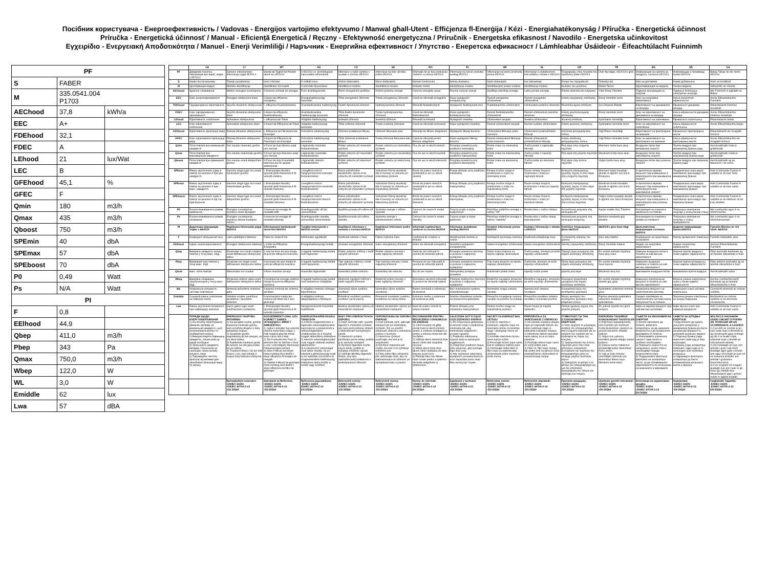Посібник користувача - Енергоефективність / Vadovas - Energijos vartojimo efektyvumo / Manwal għall-Utent - Effiċjenza fl-Enerġija / Kézi - Energiahatékonyság / Příručka - Energetická účinnost
Príručka - Energetická účinnosť / Manual - Eficiență Energetică / Ręczny - Efektywność energetyczna / Priručnik - Energetska efikasnost / Navodilo - Energetska učinkovitost
Εγχειρίδιο - Ενεργειακή Αποδοτικότητα / Manuel - Enerji Verimliliği / Наръчник - Енергийна ефективност / Упутство - Енеретска ефикасност / Lámhleabhar Úsáideoir - Éifeachtúlacht Fuinnimh
| PF | | |
| --- | --- | --- |
| S | FABER | |
| M | 335.0541.004 P1703 | |
| AEChood | 37,8 | kWh/a |
| EEC | A+ | |
| FDEhood | 32,1 | |
| FDEC | A | |
| LEhood | 21 | lux/Wat |
| LEC | B | |
| GFEhood | 45,1 | % |
| GFEC | F | |
| Qmin | 180 | m3/h |
| Qmax | 435 | m3/h |
| Qboost | 750 | m3/h |
| SPEmin | 40 | dbA |
| SPEmax | 57 | dbA |
| SPEboost | 70 | dbA |
| P0 | 0,49 | Watt |
| Ps | N/A | Watt |
| PI | | |
| F | 0,8 | |
| EElhood | 44,9 | |
| Qbep | 411,0 | m3/h |
| Pbep | 343 | Pa |
| Qmax | 750,0 | m3/h |
| Wbep | 122,0 | W |
| WL | 3,0 | W |
| Emiddle | 62 | lux |
| Lwa | 57 | dBA |
| | UA | LT | MT | HU | CZ | SK | RO | PL | HR | SL | GR | TR | BG | SR | GA |
| --- | --- | --- | --- | --- | --- | --- | --- | --- | --- | --- | --- | --- | --- | --- | --- |
| PF | Довідкова технічна інформація про виріб, згідно з 65/2014 | Gaminio mikrokortelės informacija pagal 65/2014 | Skeda tat-Tagħrif tal-Prodott skont nru 65/2014 | A 65/2014 sz. termékkappal kapcsolatos információk | Informace o kartě výrobku v souladu s normou 65/2014 | Informácie na liste výrobku podľa 65/2014 | Informații de pe fișa produsului conform cu norma 65/2014 | Informacje na karcie produktu według 65/2014 | Informacije na kartici proizvoda prema 65/2014 | Informacije o podatkovnem listu izdelka v skladu s 65/2014 | Πληροφορίες στην πλακέτα του προϊόντος βάσει 65/2014 | Ürün fişi bilgisi, 65/2014'e göre | Информация за картата на продукта, съгласно 65/2014 | Информације о производу, према 65/2014 | Bileog Táirge de réir Uimh. 65/2014 |
| S | Назва постачальника | Tiekėjo pavadinimas | Isem il-fornitur | A szállító neve | Jméno dodavatele | Meno dodávateľa | Numele furnizorului | Nazwa dostawcy | Naziv dobavljača | Ime dobavitelja | Όνομα του προμηθευτή | Tedarikçi adı | Име на доставчик | Назив добављача | Ainm an tsoláthraí |
| M | Ідентифікація моделі | Modelio identifikacija | Identifikatur tal-mudell | A készülék típusszáma | Identifikace modelu | Identifikácia modelu | Indicativ model | Identyfikacja modelu | Identifikacijski podaci modela | Identifikacija modela | Κωδικός του μοντέλου | Model Tanımı | Идентификация на модела | Ознака модела | Aitheantóir an mhúnla |
| AEChood | Щорічне споживання | Metinis energijos suvartojimas | Il-konsum annwali tal-enerġija | Éves áramfogyasztás | Roční energetická spotřeba | Ročná spotreba energie | Consum energetic anual | Roczne zużycie energii | Godišnja potrošnja energije | Letna poraba energije | Ετήσια κατανάλωση ενέργειας | Yıllık Enerji Tüketimi | Годишна консумация на енергия | Годишња потрошња електричне енергије | Ídiú Fuinnimh in aghaidh na Bliana |
| EEC | Клас енергоефективності | Energijos efektyvumo klasė | Il-klassi tal-effiċjenza enerġetika | Energiahatékonysági besorolás | Třída energetické účinnosti | Trieda energetickej účinnosti | Clasă de eficiență energetică | Klasa wydajności energetycznej | Razred energetske učinkovitosti | Razred energetske učinkovitosti | Κλάση ενεργειακής απόδοσης | Enerji Verimlilik Sınıfı | Клас на енергийна ефективност | Класа енергетске ефикасности | Aicme Éifeachtúlachta Fuinnimh |
| FDEhood | Гідродинамічна ефективність | Skysčio dinaminis efektyvumas | L-effiċjenza fluwidodinamika | Áramlásdinamikai hatékonyság | Fluidní dynamická účinnost | Hydrodynamická účinnosť | Eficiență fluidodinamică | Wydajność fluidodynamiczna | Fluidodinamička učinkovitost | Učinkovitost pretočne dinamike | Ρευστοδυναμική απόδοση | Sıvı Dinamik Etkinlik | Ефективност на динамиката на флуида | Ефикасност динамике флуида | Éifeachtúlacht Dinimice Sreabhán |
| FDEC | Клас гідродинамічної ефективності | Skysčio dinaminio efektyvumo klasė | Il-klassi tal-effiċjenza fluwidodinamika | Áramlásdinamikai hatékonysági besorolás | Třída fluidní dynamické účinnosti | Trieda hydrodynamickej účinnosti | Clasă de eficiență fluidodinamică | Klasa wydajności fluidodynamicznej | Razred fluidodinamičke učinkovitosti | Razred učinkovitosti pretočne dinamike | Κλάση ρευστοδυναμικής απόδοσης | Enerji Verimlilik Sınıfı | Клас на ефективност на динамиката на флуида | Класа ефикасности динамике флуида | Aicme Éifeachtúlachta Dinimice Sreabhán |
| LEhood | Ефективність освітлення | Apšvietimo efektyvumas | L-effiċjenza tat-Tidwil | Világítási hatékonyság | Světelná účinnost | Svetelná účinnosť | Eficiență luminoasă | Wydajność świetlna | Učinkovitost rasvjete | Svetilna učinkovitost | Φωτεινή απόδοση | Aydınlatma Verimliliği | Ефективност на осветяване | Ефикасност осветљења | Éifeachtúlacht Solais |
| LEC | Клас ефективності освітлення | Apšvietimo efektyvumo klasė | Il-Klassi tal-Effiċjenza tat-Tidwil | Világítási hatékonysági besorolás | Třída světelné účinnosti | Trieda svetelnej účinnosti | Clasă de eficiență luminoasă | Klasa wydajności świetlnej | Razred učinkovitosti rasvjete | Razred svetilne učinkovitosti | Κλάση φωτεινής απόδοσης | Aydınlatma Verimlilik Sınıfı | Клас на ефективност на осветяване | Класа ефикасности осветљења | Aicme Éifeachtúlachta Solais |
| GFEhood | Ефективність фільтрації жиру | Riebalų filtravimo efektyvumas | L-Effiċjenza tal-Filtrazzjoni tal-Grassijiet | Zsírszűrési hatékonyság | Účinnost protitukové filtrace | Účinnosť filtrovania tuku | Eficiența de filtrare antigrăsimi | Wydajność filtracji tłuszczu | Učinkovitost filtriranja protiv masnoće | Učinkovitost protimaščobne filtracije | Απόδοση φιλτραρίσματος λίπους | Yağ Filtresi Verimliliği | Ефективност на филтриране на мазнини | Ефикасност филтрирања масти | Éifeachtúlacht um Scagadh Gréisce |
| GFEC | Клас ефективності фільтрації жиру | Riebalų filtravimo efektyvumo klasė | Il-Klassi tal-Effiċjenza tal-Filtrazzjoni tal-Grassijiet | Zsírszűrési hatékonysági besorolás | Třída účinnosti protitukové filtrace | Trieda účinnosti filtrovania tuku | Clasă de eficiență pentru filtrarea antigrăsimi | Klasa wydajności filtracji tłuszczu | Razred učinkovitosti filtriranja protiv masnoće | Razred učinkovitosti protimaščobne filtracije | Κλάση απόδοσης φιλτραρίσματος λίπους | Yağ Filtresi Verimlilik Sınıfı | Клас на ефективност на филтриране на мазнини | Класа ефикасности филтрирања масти | Aicme Éifeachtúlachta um Scagadh Gréisce |
| Qmin | Потік повітря при мінімальній швидкості | Oro srautas minimaliu greičiu | Il-Fluss tal-Arja Minimu waqt użu normali | Légáramlás minimális fordulatszámon | Průtok vzduchu při minimální rychlosti | Prietok vzduchu pri minimálnej rýchlosti | Flux de aer la viteză minimă | Przepływ powietrza przy prędkości minimalnej | Protok zraka na minimalnoj brzini | Zračni pretok z najmanjšo hitrostjo | Ροή αέρα στην ελάχιστη ταχύτητα | Minimum hızda hava akışı | Въздушен поток при минимална скорост | Проток ваздуха при минималној брзини рада | Aershreabhadh Íosta le gnáthúsáid |
| Qmax | Потік повітря при максимальній швидкості | Oro srautas maksimaliu greičiu | Il-Fluss tal-Arja Massimu waqt użu normali | Légáramlás maximális fordulatszámon | Průtok vzduchu při maximální rychlosti | Prietok vzduchu pri maximálnej rýchlosti | Flux de aer la viteză maximă | Przepływ powietrza przy prędkości maksymalnej | Protok zraka na maksimalnoj brzini | Zračni pretok z največjo hitrostjo | Ροή αέρα στη μέγιστη ταχύτητα | Maximum hızda hava akışı | Въздушен поток при максимална скорост | Проток ваздуха при максималној брзини рада | Aershreabhadh Uasta le gnáthúsáid |
| Qboost | Потік повітря при підвищеній швидкості | Oro srautas esant didėjančiam greičiui | Il-Fluss tal-Arja fil-modalità intensiva jew ta' qawwa addizzjonali | Légáramlás intenzív fordulatszámon | Průtok vzduchu při intenzivní rychlosti | Prietok vzduchu pri intenzívnej rýchlosti | Flux de aer la viteză intensivă | Przepływ powietrza przy prędkości intensywnej | Protok zraka na intenzivnoj brzini | Zračni pretok pri intenzivni hitrosti | Ροή αέρα στην έντονη ταχύτητα | Yoğun hızda hava akışı | Въздушен поток при усилена скорост | Проток ваздуха при појачаној брзини рада | Aershreabhadh ag an diansocrú / an socrú |
| SPEmin | Рівень акустичного шуму в повітрі за шкалою A при мін. швидкості. | Garsinio slėgio lygis ore esant minimaliam greičiui | L-Emissjonijiet Akustiċi, ippeżati għall-frekwenza A fil-veloċità minima | Levegőben mért A hangnyomásszint minimális fordulatszámon | Emise průměrného akustického výkonu A do vzduchu při minimální rychlosti | Vzduchom šírený akustický tlak A meraný vo vzduchu pri minimálnej rýchlosti | Emisii de putere sonoră A ponderată la aer cu viteză minimă | Emisja dźwięku przy prędkości minimalnej | Emisija zvučne snage A-ponderirane u zraku na minimalnoj brzini | Raven emisije hrupa A, izračunana v zraku pri najmanjši hitrosti | Εκπομπή σταθμισμένης ηχητικής ισχύος A στον αέρα στην ελάχιστη ταχύτητα | Minimum hızda havadaki akustik A-ağırlıklı ses Gücü Emisyonu | А-претеглена звукова мощност при изхвърляне в атмосферата при минимална скорост | Пондерисана снага звука емитованог кроз ваздух при минималној брзини | Astú Cumhachta Fuaime A-ualaithe ar an luas íosta |
| SPEmax | Рівень акустичного шуму в повітрі за шкалою A при макс. швидкості. | Garsinio slėgio lygis ore esant maksimaliam greičiui | L-Emissjonijiet Akustiċi, ippeżati għall-frekwenza A fil-veloċità massima | Levegőben mért A hangnyomásszint maximális fordulatszámon | Emise průměrného akustického výkonu A do vzduchu při maximální rychlosti | Vzduchom šírený akustický tlak A meraný vo vzduchu pri maximálnej rýchlosti | Emisii de putere sonoră A ponderată la aer cu viteză maximă | Emisja dźwięku przy prędkości maksymalnej | Emisija zvučne snage A-ponderirane u zraku na maksimalnoj brzini | Raven emisije hrupa A, izračunana v zraku pri največji hitrosti | Εκπομπή σταθμισμένης ηχητικής ισχύος A στον αέρα στη μέγιστη ταχύτητα | Maximum hızda havadaki akustik A-ağırlıklı ses Gücü Emisyonu | А-претеглена звукова мощност при изхвърляне в атмосферата при максимална скорост | Пондерисана снага звука емитованог кроз ваздух при максималној брзини | Astú Cumhachta Fuaime A-ualaithe ar an luas uasta |
| SPEboost | Рівень акустичного шуму в повітрі за шкалою A під час прискорення. | Garsinio slėgio lygis ore esant didėjančiam greičiui | L-Emissjonijiet Akustiċi, ippeżati għall-frekwenza A fil-modalità intensiva | Levegőben mért A hangnyomásszint intenzív fordulatszámon | Emise průměrného akustického výkonu A do vzduchu při intenzivní rychlosti | Vzduchom šírený akustický tlak A meraný vo vzduchu pri intenzívnej rýchlosti | Emisii de putere sonoră A ponderată la aer cu viteză intensivă | Emisja dźwięku przy prędkości intensywnej | Emisija zvučne snage A-ponderirane u zraku na intenzivnoj brzini | Raven emisije hrupa A, izračunana v zraku pri intenzivni hitrosti | Εκπομπή σταθμισμένης ηχητικής ισχύος A στον αέρα στην έντονη ταχύτητα | Yoğun hızda havadaki akustik A-ağırlıklı ses Gücü Emisyonu | А-претеглена звукова мощност при изхвърляне в атмосферата при усилена скорост | Пондерисана снага звука емитованог кроз ваздух при појачаној брзини | Astú Cumhachta Fuaime A-ualaithe ar an dianluas nó an luas treisithe |
| P0 | Енергоспоживання в режимі вимкнення | Energijos suvartojimas prietaisui esant išjungtam | Il-konsum tal-enerġija fil-modalità Mitfi | Áramfogyasztás off (ki) üzemmódban | Spotřeba proudu při režimu off | Spotreba energie v režime vypnutia | Consum de curent în modul oprit | Zużycie prądu w trybie wyłączonym | Potrošnja električne energije u načinu "off" | Poraba toka v načinu izklopa | Κατανάλωση ρεύματος στη λειτουργία off | Kapalı modda Güç Tüketimi | Консумация на енергия в изключено състояние | Потрошња електричне енергије у искљученом стању | Ídiú cumhachta agus é sa mhód múchta |
| Ps | Енергоспоживання в режимі очікування | Energijos suvartojimas prietaisui dirbant budėjimo režimu | Il-konsum tal-enerġija fil-modalità Stennija | Áramfogyasztás standby (készenléti) üzemmódban | Spotřeba proudu při režimu standby | Spotreba energie v pohotovostnom režime | Consum de curent în modul standby | Zużycie prądu w trybie gotowości | Potrošnja električne energije u načinu "standby" | Poraba toka v načinu stanja pripravljenosti | Κατανάλωση ρεύματος στη λειτουργία αναμονής | Bekleme modunda güç tüketimi | Консумация на енергия в режим на готовност | Потрошња електричне енергије у стању приправности | Ídiú cumhachta agus é sa mhód fuireachais |
| PI | Додаткова інформація згідно з 66/2014 | Papildoma informacija pagal 66/2014 | Informazzjoni Addizzjonali skont Nru 66/2014 | További információk a 66/2014 szerint | Doplňkové informace v souladu s normou 66/2014 | Doplnkové informácie podľa 66/2014 | Informații suplimentare conform cu norma 66/2014 | Informacje dodatkowe według 66/2014 | Dodatne informacije prema 66/2014 | Dodatne informacije v skladu s 66/2014 | Επιπλέον πληροφορίες βάσει 66/2014 | 66/2014'e göre ilave bilgi | Допълнителна информация съгласно 66/2014 | Додатне информације према 66/2014 | Faisnéis Bhreise de réir Uimh. 66/2014 |
| F | Коефіцієнт збільшення часу | Laiko padidėjimo faktorius | Fattur ta' żieda fil-ħin | Időnövelési együttható | Koeficient nárůstu v čase | Faktor zvýšenia času | Coeficient de creștere a timpului | Współczynnik wzrostu w czasie | Koeficijent povećanja vremena | Koeficient podaljšanja časa | Συντελεστής αύξησης του χρόνου | Süre artış faktörü | Коефициент на нарастване на времето | Фактор временског повећања | Fachtóir méadaithe ama |
| EElhood | Індекс енергоефективності | Energijos efektyvumo indeksas | L-Indiċi tal-Effiċjenza Enerġetika | Energiahatékonysági mutató | Ukazatel energetické účinnosti | Index energetickej účinnosti | Indice de eficiență energetică | Wskaźnik wydajności energetycznej | Indeks energetske učinkovitosti | Indeks energetske učinkovitosti | Δείκτης ενεργειακής απόδοσης | Enerji Verimlilik İndeksi | Индекс на енергийна ефективност | Индекс енергетске ефикасности | Innéacs Éifeachtúlachta Fuinnimh |
| Qbep | Виміряна швидкість потоку повітря у точці макс. ККД | Išmatuotas oro srauto santykis esant didžiausiam efektyvumo taškui | Ir-rata tal-fluss tal-arja mkejla fil-punt tal-effiċjenza massima | A legjobb hatékonyság mellett mért légnozam | Průtok vzduchu měřený v bodě nejvyšší účinnosti | Prietok vzduchu meraný v bode najlepšej účinnosti | Debit de aer măsurat în punctul de eficiență optimă | Przepływ powietrza mierzony w punkcie o najlepszej wydajności | Dotok zraka izmjeren na mjestu najbolje učinkovitosti | Zračni pretok, izmerjen pri točki največje učinkovitosti | Παροχή αέρα μετρημένη στο σημείο καλύτερης απόδοσης | En verimli noktada ölçülmüş hava akış oranı | Измерен въздушен поток в точката на най-висока ефективност | Мерени проток ваздуха у тачки највеће ефикасности | Ráta aersreafa tomhaiste ag an bpointe éifeachtúla is fearr |
| Pbep | Виміряний тиск повітря у точці макс. ККД | Išmatuoto oro slėgis esant didžiausiam efektyvumo taškui | Il-pressjoni tal-arja mkejla fil-punt tal-effiċjenza massima | A legjobb hatékonyság mellett mért légnyomás | Tlak vzduchu měřený v bodě nejvyšší účinnosti | Tlak vzduchu meraný v bode najlepšej účinnosti | Presiune de aer măsurată în punctul de eficiență optimă | Ciśnienie powietrza mierzone w punkcie o najlepszej wydajności | Tlak zraka izmjeren na mjestu najbolje učinkovitosti | Zračni tlak, izmerjen pri točki največje učinkovitosti | Πίεση αέρα μετρημένη στο σημείο καλύτερης απόδοσης | En verimli noktada ölçülmüş hava basıncı | Измерено въздушно налягане в точката на най-висока ефективност | Мерени притисак ваздуха у тачки највеће ефикасности | Ráta aerbhrú tomhaiste ag an bpointe éifeachtúla is fearr |
| Qmax | макс. потік повітря | Maksimalus oro srautas | Il-fluss massimu tal-arja | maximális légáramlás | maximální průtok vzduchu | maximálny tok vzduchu | flux de aer maxim | Maksymalny przepływ powietrza | maksimalni protok zraka | največji zračni pretok | μέγιστη ροή αέρα | Maximum akış hızı | максимален въздушен поток | максималан проток ваздуха | Aershreabhadh uasta |
| Wbep | Виміряна споживана електроенергія у точці макс. ККД | Išmatuota elektros galia esant didžiausiam efektyvumo taškui | Il-kontribut tal-enerġija elettrika mkejla fil-punt tal-effiċjenza massima | A legjobb hatékonyság mellett mért elektromos betáplálás | Elektrické napájení měřené v bodě nejvyšší účinnosti | Elektrický príkon meraný v bode najlepšej účinnosti | Alimentare electrică măsurată în punctul de eficiență optimă | Zasilanie elektryczne mierzone w punkcie o najlepszej wydajności | Električno napajanje izmjereno na mjestu najbolje učinkovitosti | Električno napajanje, izmerjeno pri točki največje učinkovitosti | Ηλεκτρική τροφοδοσία μετρημένη στο σημείο καλύτερης απόδοσης | En verimli noktada ölçülmüş elektrik güç girişi | Измерена електрическа мощност в точката на най-висока ефективност | Мерена улазна електрична снага у тачки највеће ефикасности | Ionchur cumhachta leictrí tomhaiste ag an bpointe éifeachtúlachta is fearr |
| WL | Номінальна потужність системи освітлення | Nominali apšvietimo sistemos galia | Il-qawwa nominali tas-sistema tat-tidwil | A világítási rendszer névleges teljesítménye | Jmenovitý výkon systému osvětlení | Nominálny výkon systému osvetlenia | Putere nominală a sistemului de iluminat | Moc znamionowa systemu oświetleniowego | Nominalna snaga sustava rasvjete | Nazivna moč sistema osvetljave | Ονομαστική ισχύς του συστήματος φωτισμού | Aydınlatma sisteminin nominal gücü | Номинална мощност на осветителната система | Номинална снага система осветљења | Cumhacht ainmniúil an chórais soilsithe |
| Emiddle | Середній рівень освітлення на поверхні плити | Vidutinis viryklės paviršiaus apvietimas i apvietimo sistemos | Il-luminazzjoni medja tas-sistema tat-tidwil fuq il-wiċċ għat-tisjir | A világítási rendszer átlagvilágítása a főzőlapon | Průměrné osvětlení systému osvětlení varné plochy | Priemerné osvetlenie systému osvetlenia na varnej doske | Iluminare medie a sistemului de iluminat pe plită | Średnie oświetlenie systemu na powierzchni gotowania | Prosječno osvjetljenje sustava rasvjete na površini za kuhanje | Povprečna osvetlitev sistema osvetlitve na kuhalni površini | Μέσος φωτισμός του συστήματος φωτισμού στην επιφάνεια εστιών | Pişirme alanında aydınlatma sisteminin ortalama aydınlatması | Средно осветяване на осветителната система върху повърхността за готвене | Просечна јачина осветљења на грејној површини | Meánsoilsiú an chórais soilsithe ar an dromchla cócaireachta |
| Lwa | Рівень акустичної потужності при найвищому значенні | Garso galios lygis esant aukščiausiam nustatymui | L-Emissjonijiet Akustiċi, ippeżati għall-frekwenza A fil-veloċità massima | Hangnyomásszint maximális beállításnál | Hladina akustického výkonu při maximálním nastavení | Hladina akustického výkonu pri maximálnom nastavení | Nivel de putere sonoră la setare maximă | Poziom dźwięku przy ustawieniu maksymalnym | Razina zvučne snage na maksimalnoj postavci | Raven hrupa pri najvišji nastavitvi | Στάθμη ηχητικής ισχύος στη μέγιστη ρύθμιση | En yüksek ayarda ses gücü seviyesi | Ниво на звукова мощност при най-висока настройка | Ниво звучне снаге при највишој вредности | Astú Cumhachta Fuaime A-ualaithe ar an luas uasta |
| | ПОРАДИ ЩОДО ЕНЕРГОЗБЕРЕЖЕННЯ 1) На початку приготування увімкніть витяжку на мінімальній швидкості, щоб контролювати вологу та позбавитися запаху. 2) Використовуйте підвищену швидкість, тільки коли це вкрай необхідно 3) Збільшуйте швидкість витяжки, тільки коли це необхідно через велику кількість пари 4) Підтримуйте чистоту фільтра(-ів) витяжки для ефективної фільтрації жиру та запаху. | ENERGIJOS TAUPYMO PATARIMAI 1) Kai įjungiate viryklę, įjunkite trauktuvą minimaliu greičiu, kad sumažėtų drėgmė ir būtų pašalintas kvapas. 2) Naudokite greičio pagreitinimą tik tais atvejais, jei yra tikrai būtina. 3) Padidinkite trauktuvo greitį tik tuomet, kai dėl garų kiekio tai yra būtina. 4) Trauktuvo filtras (-ai) turi būti švarus (-ūs), kad riebalai ir kvapai būtų šalinami efektyviai. | SUĠĠERIMENTI GĦAL UŻU KORRETT SABIEX JITNAQQAS L-IMPATT AMBJENTALI: 1) Ixgħel l-estrattur fuq veloċità minima meta tibda ssajjar u ħalli mixgħul għal ftit minuti wara li jkun lest it-tisjir. 2) Żid il-veloċità biss f'każ ta' ammont kbir ta' duħħan u fwar u uża l-veloċità(jiet) intensiva(i) f'sitwazzjonijiet estremi. 3) Ibdel il-filtru(i) tal-faħam meta meħtieġ biex tiksEb l-aħjar effiċjenza fit-tnaqqis tal-irwejjaħ. 4) Naddaf il-filtru(i) tal-grassijiet meta meħtieġ biex tiksEb l-aħjar effiċjenza tal-filtru tal-grassijiet. | ENERGIATAKARÉKOSSÁGI TANÁCSOK 1) A főzés megkezdésekor a legkisebb sebességfokozaton kapcsolja be a páraelszívót a nedvességtartalom szabályozása és a konyhai szagok eltávolítása érdekében. 2) Intenzív sebességfokozatot csak nagyon indokolt esetben alkalmazzon 3) A páraelszívó sebességét csak akkor növelje, ha ez indokolt a gőzmennyiség miatt 4) Az optimális zsírszűrési és szagmentesítési hatékonyság érdekében tartsa tisztán a szűrőt vagy szűrőket. | RADY PRO ENERGETICKOU ÚSPORU: 1) Když začínáte vařit, spusťte digestoř s minimální rychlostí, aby byla pod kontrolou vlhkost a odstraňování kuchyňských pachů. 2) Intenzivní rychlost používejte pouze tehdy, jestliže je to opravdu nezbytné 3) Rychlost digestoře zvyšte pouze tehdy, jestliže to vyžaduje množství výparů 4) Udržujte filtr/filtry digestoře čistý/é, aby byla optimalizovaná protituková a protizápachová účinnost. | ODPORÚČANIA NA ÚSPORU ENERGIE 1) Keď začínate variť, aktivujte odsávač pár pri minimálnej rýchlosti, čím sa umožní odsávanie vlhkosti a eliminácia pachov z kuchyne 2) Intenzívnu rýchlosť používajte, iba keď je to nevyhnutné 3) Rýchlosť odsávača pár zvýšte, iba keď si to vyžaduje množstvo pár 4) Filter alebo filtre odsávača pár udržiavajte čisté, aby sa optimalizovala ich účinnosť pri zachytávaní tuku a pachov | RECOMANDĂRI PENTRU REDUCEREA CONSUMULUI DE ENERGIE 1) Când începeți să gătiți, porniți hota la viteză minimă pentru a controla umiditatea și pentru a elimina mirosurile din bucătărie 2) Utilizați viteza intensivă doar atunci când este neapărat necesar 3) Măriți viteza hotei doar atunci când cantitatea de abur impune acest lucru 4) Păstrați filtrul sau filtrele hotei curate pentru a optimiza eficiența antigrăsimi și antimirosuri. | ZALECENIA DOTYCZĄCE OSZCZĘDNOŚCI ENERGII 1) Po rozpoczęciu gotowania, uruchomić okap z prędkością minimalną tak, aby kontrolować wilgotność i usuwać zapachy 2) Prędkości intensywne używać tylko w sytuacjach wyjątkowych 3) Zwiększać prędkość okapu, tylko wówczas, gdy wymaga tego ilość pary 4) Aby zachować optymalną wydajność usuwania tłuszczu oraz zapachów przez okap filtry muszą być czyste. | SAVJETI ZA ENERGETSKU UŠTEDU 1) Kad se započne s kuhanjem, uključite napu na minimalnu brzinu za kontrolu vlage i uklanjanje mirisa od kuhanja 2) Koristite intenzivnu brzinu samo kad je nužno 3) Povećajte brzinu nape samo kad to zahtijeva količina pare 4) Održavajte čistim filtar ili filtre nape za optimiziranje učinkovitosti protiv masnoće i protiv mirisa. | PRIPOROČILA ZA VARČEVANJE Z ENERGIJO 1) Ob začetku kuhanja vklopite napo pri najmanjši hitrosti, da lahko nadzirate vlago in odstranite kuhinjske vonjave. 2) Intenzivno hitrost uporabite samo takrat, ko je to nujno potrebno. 3) Povišajte hitrost nape samo pri večji količini pare. 4) Filter oz. filtri nape morajo biti vedno čisti za njihovo večjo protimaščobno učinkovitost in preprečevanje vonjav. | ΣΥΜΒΟΥΛΕΣ ΓΙΑ ΤΗΝ ΕΞΟΙΚΟΝΟΜΗΣΗ ΕΝΕΡΓΕΙΑΣ 1) Όταν αρχίζετε το μαγείρεμα, ανάβετε τον απορροφητήρα στην ελάχιστη ταχύτητα για να ελέγξετε την υγρασία και να εξαλείψετε τις οσμές της κουζίνας 2) Χρησιμοποιείτε την έντονη ταχύτητα μόνο όταν είναι απολύτως απαραίτητο 3) Αυξάνετε την ταχύτητα του απορροφητήρα μόνο αν υπάρχει μεγάλη ποσότητα ατμών 4) Καθαρίζετε το φίλτρο ή τα φίλτρα του απορροφητήρα για μια πιο αποδοτική απορρόφηση του λίπους και εξάλειψη των οσμών. | ENERJİDEN TASARRUF KONUSUNDAKİ TAVSİYELER 1) Pişirmeye başladığınızda, nem kontrolü için minimum hızda davlumbazı çalıştırın ve yemek kokularını ortadan kaldırın. 2) Yoğun hızı yalnızca kesinlikle gerekli olduğu zaman kullanın. 3) Sadece buhar miktarının gerektirdiği kadar davlumbaz hızını artırın. 4) Yağ ve koku önleme verimliliğini arttırmak için davlumbaz filtresi veya filtrelerini temiz tutun. | СЪВЕТИ ЗА ИКОНОМИЯ НА ЕНЕРГИЯ 1) Когато започвате да готвите, включете аспиратора, за да намалите влажността и да премахнете миризмата от готвене. 2) Използвайте усилената скорост само когато е особено необходимо. 3) Повишете скоростта на аспиратора, когато това е необходимо поради количеството пара. 4) Поддържайте филтъра/филтрите на аспиратора чисти, за да оптимизирате ефективността по отношение на мазнините и миризмите. | САВЕТИ ЗА ШТЕДЊУ ЕНЕРГИЈЕ 1) Кад почнете да кувате, укључите аспиратор у минималној брзини да бисте регулисали влажност и уклонили кухињске мирисе 2) Појачану брзину рада користите само кад је баш неопходно. 3) Брзину рада аспиратора повећајте само када је то неопходно због количине испарења. 4) Одржавајте филтер(е) аспиратора да бисте оптимизовали уклањање масти и мириса. | MOLTAÍ LE HAGHAIDH ÚSÁID CHEART D'FHONN AN TIONCHAR AR AN GCOMHSHAOL A LAGHDÚ: 1) Cas AIR an cochall ar an luas íosta nuair a thosóidh tú ag cócaireacht agus coinnigh ag rith é ar feadh cúpla nóiméad nuair a bheidh an chócaireacht déanta. 2) Ná méadaigh an luas ach amháin i gcás cuid mhór deataigh agus gaile a bheith ann agus ná húsáid an luas nó na luasanna treisithe ach amháin i gcásanna tromchúiseacha. 3) Cuir scagaire nó scagairí gualaigh nua ann nuair is gá ionas go mbeidh dea-éifeachtúlacht aige i gcónaí maidir le laghdú bolaidh. |
| | | Normatyvinės nuorodos -EN/IEC 61591 -EN/IEC 60704-2-13 -EN 50564 | Standards ta Referenza -EN/IEC 61591 -EN/IEC 60704-2-13 -EN 50564 | Referencia jogszabályok: -EN/IEC 61591 EN/IEC 60704-2-13 EN 50564 | Referenční normy: -EN/IEC 61591 -EN/IEC 60704-2-13 -EN 50564 | Referenčné normy: -EN/IEC 61591 -EN/IEC 60704-2-13 -EN 50564 | Norme de referință: -EN/IEC 61591 -EN/IEC 60704-2-13 EN 50564 | Zgodność z normami: -EN/IEC 61591 -EN/IEC 60704-2-13 -EN 50564 | Referentne norme: -EN/IEC 61591 -EN/IEC 60704-2-13 -EN 50564 | Referenčni standardi: -EN/IEC 61591 -EN/IEC 60704-2-13 -EN 50564 | Πρότυπα αναφοράς: -EN/IEC 61591 -EN/IEC 60704-2-13 -EN 50564 | Uyulması gerekli referanslar: -EN/IEC 61591 -EN/IEC 60704-2-13 -EN 50564 | Източници на нормативна уредба: -EN/IEC 61591 -EN/IEC 60704-2-13 EN 50564 | Нормативи: -EN/IEC 61591 -EN/IEC 60704-2-13 -EN 50564 | Caighdeáin Tagartha: -EN/IEC 61591 -EN/IEC 60704-2-13 EN 50564 |